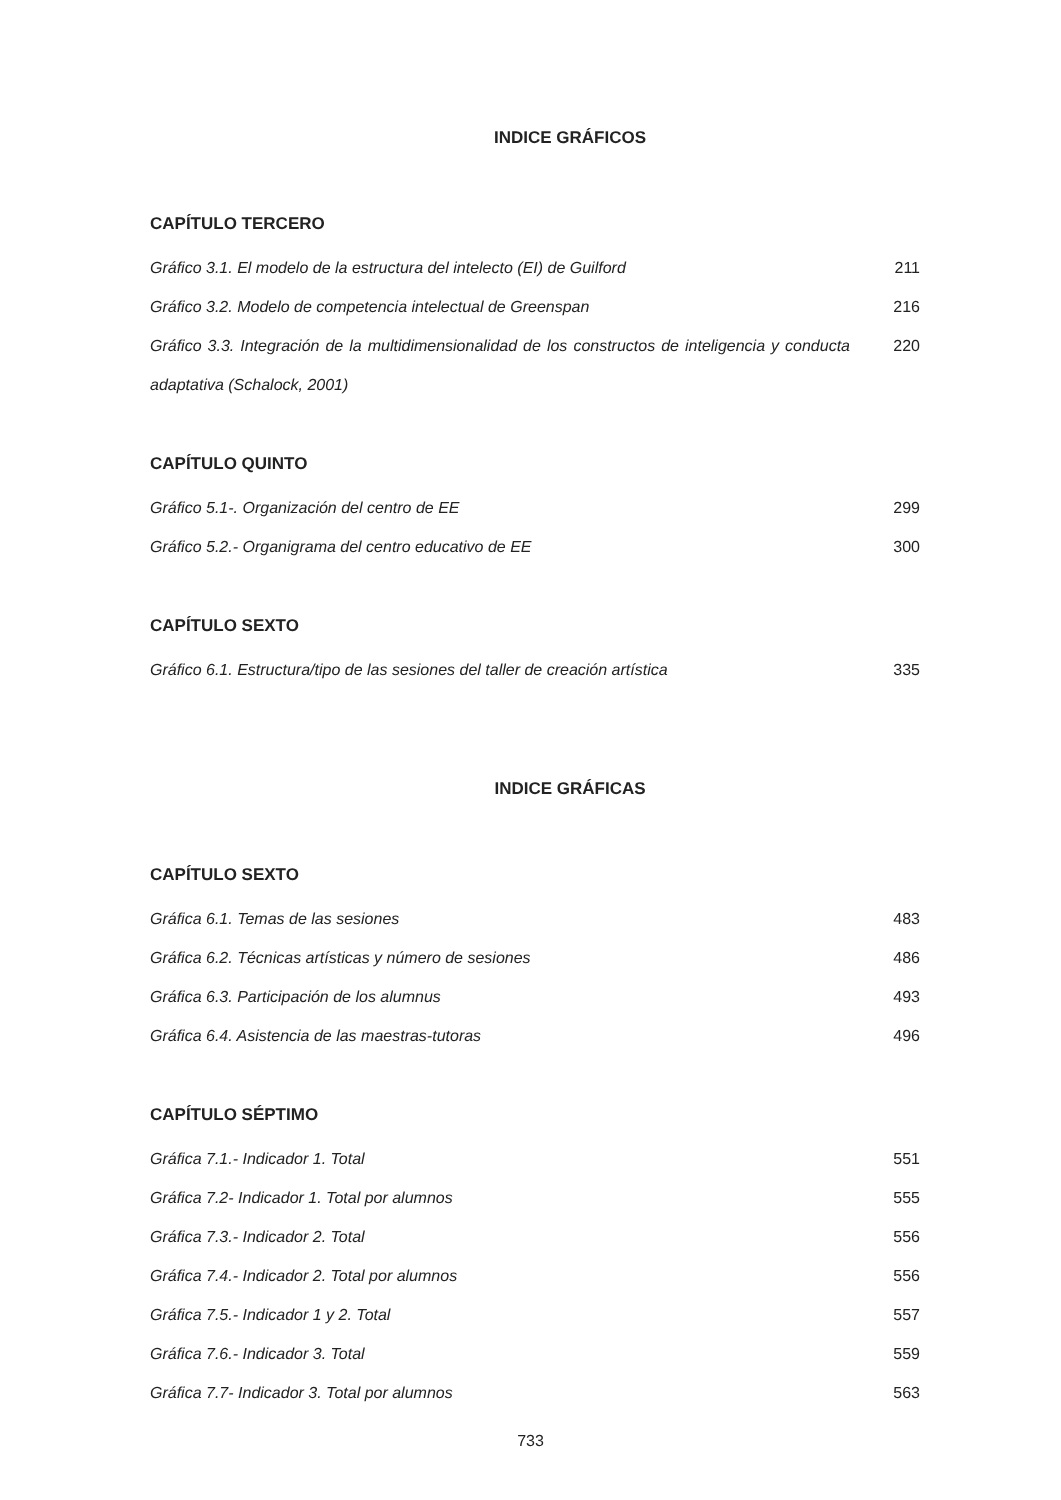INDICE GRÁFICOS
CAPÍTULO TERCERO
Gráfico 3.1. El modelo de la estructura del intelecto (EI) de Guilford 211
Gráfico 3.2. Modelo de competencia intelectual de Greenspan 216
Gráfico 3.3. Integración de la multidimensionalidad de los constructos de inteligencia y conducta adaptativa (Schalock, 2001) 220
CAPÍTULO QUINTO
Gráfico 5.1-. Organización del centro de EE 299
Gráfico 5.2.- Organigrama del centro educativo de EE 300
CAPÍTULO SEXTO
Gráfico 6.1. Estructura/tipo de las sesiones del taller de creación artística 335
INDICE GRÁFICAS
CAPÍTULO SEXTO
Gráfica 6.1. Temas de las sesiones 483
Gráfica 6.2. Técnicas artísticas y número de sesiones 486
Gráfica 6.3. Participación de los alumnus 493
Gráfica 6.4. Asistencia de las maestras-tutoras 496
CAPÍTULO SÉPTIMO
Gráfica 7.1.- Indicador 1. Total 551
Gráfica 7.2- Indicador 1. Total por alumnos 555
Gráfica 7.3.- Indicador 2. Total 556
Gráfica 7.4.- Indicador 2. Total por alumnos 556
Gráfica 7.5.- Indicador 1 y 2. Total 557
Gráfica 7.6.- Indicador 3. Total 559
Gráfica 7.7- Indicador 3. Total por alumnos 563
733